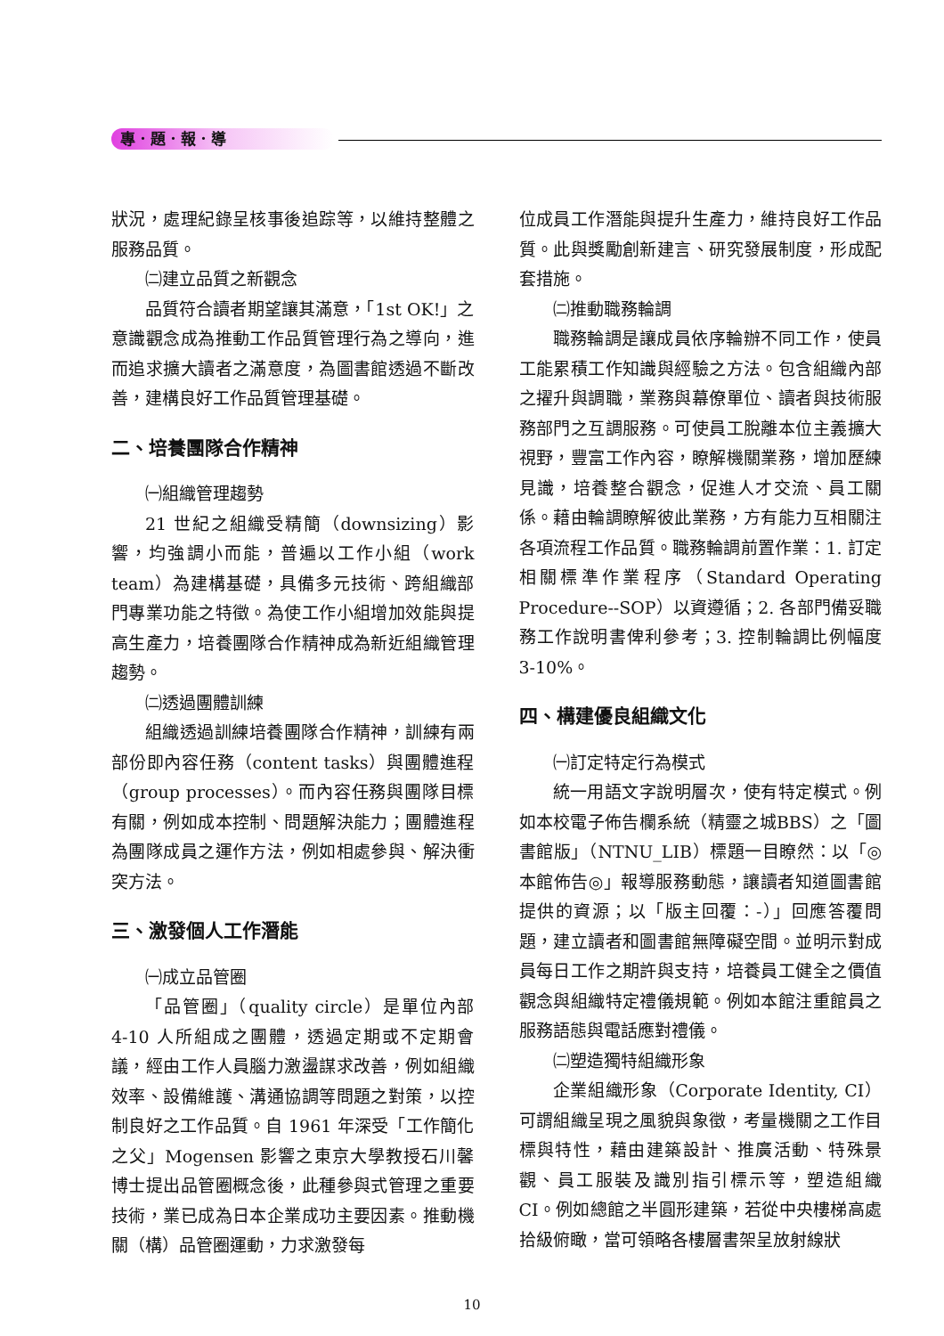專．題．報．導
狀況，處理紀錄呈核事後追踪等，以維持整體之服務品質。
㈡建立品質之新觀念
品質符合讀者期望讓其滿意，「1st OK!」之意識觀念成為推動工作品質管理行為之導向，進而追求擴大讀者之滿意度，為圖書館透過不斷改善，建構良好工作品質管理基礎。
二、培養團隊合作精神
㈠組織管理趨勢
21 世紀之組織受精簡（downsizing）影響，均強調小而能，普遍以工作小組（work team）為建構基礎，具備多元技術、跨組織部門專業功能之特徵。為使工作小組增加效能與提高生產力，培養團隊合作精神成為新近組織管理趨勢。
㈡透過團體訓練
組織透過訓練培養團隊合作精神，訓練有兩部份即內容任務（content tasks）與團體進程（group processes）。而內容任務與團隊目標有關，例如成本控制、問題解決能力；團體進程為團隊成員之運作方法，例如相處參與、解決衝突方法。
三、激發個人工作潛能
㈠成立品管圈
「品管圈」（quality circle）是單位內部 4-10 人所組成之團體，透過定期或不定期會議，經由工作人員腦力激盪謀求改善，例如組織效率、設備維護、溝通協調等問題之對策，以控制良好之工作品質。自 1961 年深受「工作簡化之父」Mogensen 影響之東京大學教授石川馨博士提出品管圈概念後，此種參與式管理之重要技術，業已成為日本企業成功主要因素。推動機關（構）品管圈運動，力求激發每
位成員工作潛能與提升生產力，維持良好工作品質。此與獎勵創新建言、研究發展制度，形成配套措施。
㈡推動職務輪調
職務輪調是讓成員依序輪辦不同工作，使員工能累積工作知識與經驗之方法。包含組織內部之擢升與調職，業務與幕僚單位、讀者與技術服務部門之互調服務。可使員工脫離本位主義擴大視野，豐富工作內容，瞭解機關業務，增加歷練見識，培養整合觀念，促進人才交流、員工關係。藉由輪調瞭解彼此業務，方有能力互相關注各項流程工作品質。職務輪調前置作業：1. 訂定相關標準作業程序（Standard Operating Procedure--SOP）以資遵循；2. 各部門備妥職務工作說明書俾利參考；3. 控制輪調比例幅度 3-10%。
四、構建優良組織文化
㈠訂定特定行為模式
統一用語文字說明層次，使有特定模式。例如本校電子佈告欄系統（精靈之城BBS）之「圖書館版」（NTNU_LIB）標題一目瞭然：以「◎本館佈告◎」報導服務動態，讓讀者知道圖書館提供的資源；以「版主回覆：-）」回應答覆問題，建立讀者和圖書館無障礙空間。並明示對成員每日工作之期許與支持，培養員工健全之價值觀念與組織特定禮儀規範。例如本館注重館員之服務語態與電話應對禮儀。
㈡塑造獨特組織形象
企業組織形象（Corporate Identity, CI）可謂組織呈現之風貌與象徵，考量機關之工作目標與特性，藉由建築設計、推廣活動、特殊景觀、員工服裝及識別指引標示等，塑造組織 CI。例如總館之半圓形建築，若從中央樓梯高處拾級俯瞰，當可領略各樓層書架呈放射線狀
10